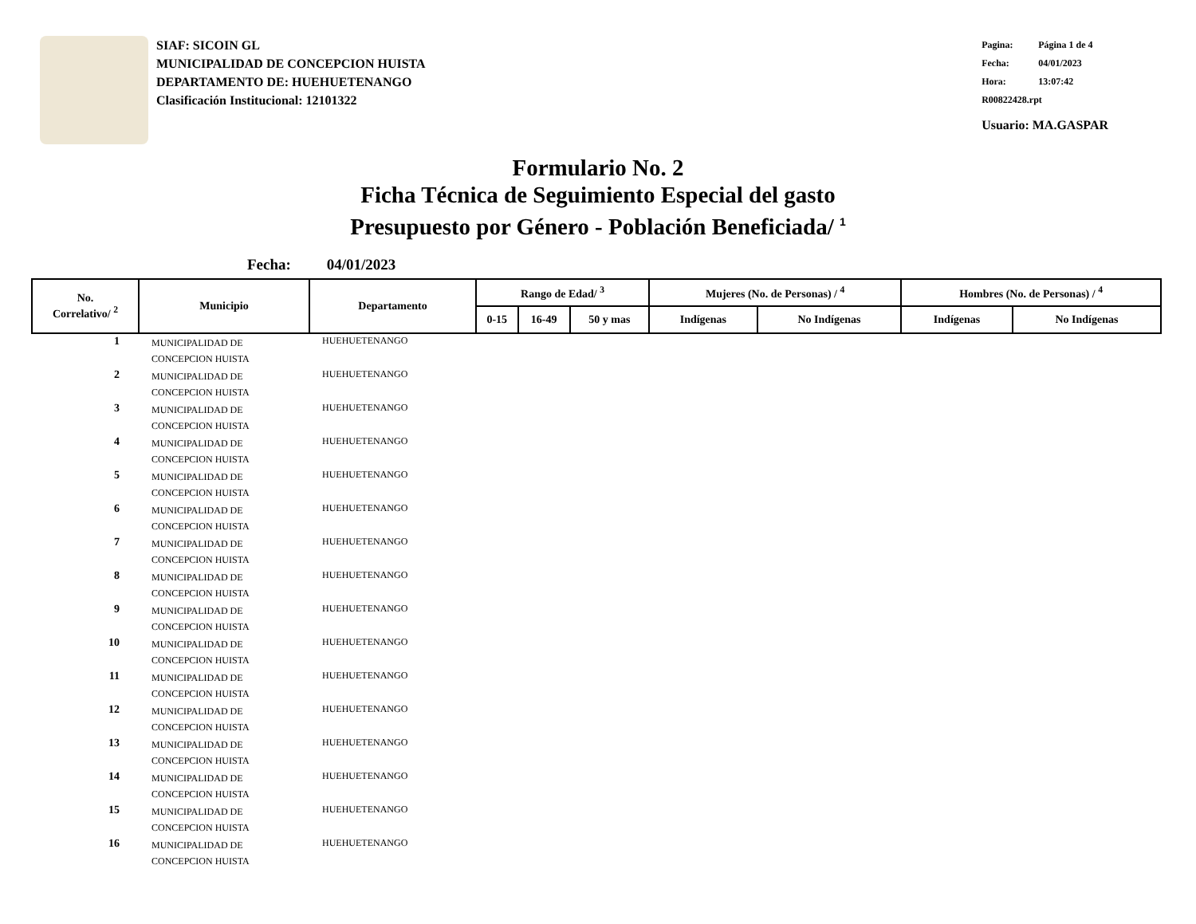SIAF: SICOIN GL
MUNICIPALIDAD DE CONCEPCION HUISTA
DEPARTAMENTO DE: HUEHUETENANGO
Clasificación Institucional: 12101322
Pagina: Página 1 de 4
Fecha: 04/01/2023
Hora: 13:07:42
R00822428.rpt
Usuario: MA.GASPAR
Formulario No. 2
Ficha Técnica de Seguimiento Especial del gasto
Presupuesto por Género - Población Beneficiada/ <sup>1</sup>
Fecha: 04/01/2023
| No. Correlativo/ <sup>2</sup> | Municipio | Departamento | Rango de Edad/ <sup>3</sup> | | | Mujeres (No. de Personas) / <sup>4</sup> | | Hombres (No. de Personas) / <sup>4</sup> | |
| --- | --- | --- | --- | --- | --- | --- | --- | --- | --- |
| | | | 0-15 | 16-49 | 50 y mas | Indígenas | No Indígenas | Indígenas | No Indígenas |
| 1 | MUNICIPALIDAD DE CONCEPCION HUISTA | HUEHUETENANGO | | | | | | | |
| 2 | MUNICIPALIDAD DE CONCEPCION HUISTA | HUEHUETENANGO | | | | | | | |
| 3 | MUNICIPALIDAD DE CONCEPCION HUISTA | HUEHUETENANGO | | | | | | | |
| 4 | MUNICIPALIDAD DE CONCEPCION HUISTA | HUEHUETENANGO | | | | | | | |
| 5 | MUNICIPALIDAD DE CONCEPCION HUISTA | HUEHUETENANGO | | | | | | | |
| 6 | MUNICIPALIDAD DE CONCEPCION HUISTA | HUEHUETENANGO | | | | | | | |
| 7 | MUNICIPALIDAD DE CONCEPCION HUISTA | HUEHUETENANGO | | | | | | | |
| 8 | MUNICIPALIDAD DE CONCEPCION HUISTA | HUEHUETENANGO | | | | | | | |
| 9 | MUNICIPALIDAD DE CONCEPCION HUISTA | HUEHUETENANGO | | | | | | | |
| 10 | MUNICIPALIDAD DE CONCEPCION HUISTA | HUEHUETENANGO | | | | | | | |
| 11 | MUNICIPALIDAD DE CONCEPCION HUISTA | HUEHUETENANGO | | | | | | | |
| 12 | MUNICIPALIDAD DE CONCEPCION HUISTA | HUEHUETENANGO | | | | | | | |
| 13 | MUNICIPALIDAD DE CONCEPCION HUISTA | HUEHUETENANGO | | | | | | | |
| 14 | MUNICIPALIDAD DE CONCEPCION HUISTA | HUEHUETENANGO | | | | | | | |
| 15 | MUNICIPALIDAD DE CONCEPCION HUISTA | HUEHUETENANGO | | | | | | | |
| 16 | MUNICIPALIDAD DE CONCEPCION HUISTA | HUEHUETENANGO | | | | | | | |